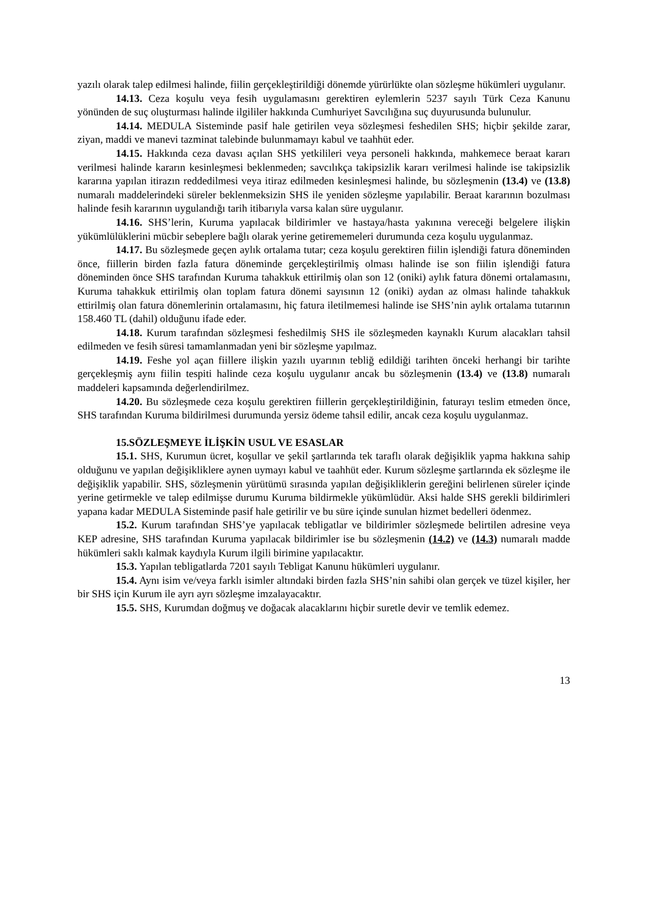yazılı olarak talep edilmesi halinde, fiilin gerçekleştirildiği dönemde yürürlükte olan sözleşme hükümleri uygulanır.
14.13. Ceza koşulu veya fesih uygulamasını gerektiren eylemlerin 5237 sayılı Türk Ceza Kanunu yönünden de suç oluşturması halinde ilgililer hakkında Cumhuriyet Savcılığına suç duyurusunda bulunulur.
14.14. MEDULA Sisteminde pasif hale getirilen veya sözleşmesi feshedilen SHS; hiçbir şekilde zarar, ziyan, maddi ve manevi tazminat talebinde bulunmamayı kabul ve taahhüt eder.
14.15. Hakkında ceza davası açılan SHS yetkilileri veya personeli hakkında, mahkemece beraat kararı verilmesi halinde kararın kesinleşmesi beklenmeden; savcılıkça takipsizlik kararı verilmesi halinde ise takipsizlik kararına yapılan itirazın reddedilmesi veya itiraz edilmeden kesinleşmesi halinde, bu sözleşmenin (13.4) ve (13.8) numaralı maddelerindeki süreler beklenmeksizin SHS ile yeniden sözleşme yapılabilir. Beraat kararının bozulması halinde fesih kararının uygulandığı tarih itibarıyla varsa kalan süre uygulanır.
14.16. SHS’lerin, Kuruma yapılacak bildirimler ve hastaya/hasta yakınına vereceği belgelere ilişkin yükümlülüklerini mücbir sebeplere bağlı olarak yerine getirememeleri durumunda ceza koşulu uygulanmaz.
14.17. Bu sözleşmede geçen aylık ortalama tutar; ceza koşulu gerektiren fiilin işlendiği fatura döneminden önce, fiillerin birden fazla fatura döneminde gerçekleştirilmiş olması halinde ise son fiilin işlendiği fatura döneminden önce SHS tarafından Kuruma tahakkuk ettirilmiş olan son 12 (oniki) aylık fatura dönemi ortalamasını, Kuruma tahakkuk ettirilmiş olan toplam fatura dönemi sayısının 12 (oniki) aydan az olması halinde tahakkuk ettirilmiş olan fatura dönemlerinin ortalamasını, hiç fatura iletilmemesi halinde ise SHS’nin aylık ortalama tutarının 158.460 TL (dahil) olduğunu ifade eder.
14.18. Kurum tarafından sözleşmesi feshedilmiş SHS ile sözleşmeden kaynaklı Kurum alacakları tahsil edilmeden ve fesih süresi tamamlanmadan yeni bir sözleşme yapılmaz.
14.19. Feshe yol açan fiillere ilişkin yazılı uyarının tebliğ edildiği tarihten önceki herhangi bir tarihte gerçekleşmiş aynı fiilin tespiti halinde ceza koşulu uygulanır ancak bu sözleşmenin (13.4) ve (13.8) numaralı maddeleri kapsamında değerlendirilmez.
14.20. Bu sözleşmede ceza koşulu gerektiren fiillerin gerçekleştirildiğinin, faturayı teslim etmeden önce, SHS tarafından Kuruma bildirilmesi durumunda yersiz ödeme tahsil edilir, ancak ceza koşulu uygulanmaz.
15.SÖZLEŞMEYE İLİŞKİN USUL VE ESASLAR
15.1. SHS, Kurumun ücret, koşullar ve şekil şartlarında tek taraflı olarak değişiklik yapma hakkına sahip olduğunu ve yapılan değişikliklere aynen uymayı kabul ve taahhüt eder. Kurum sözleşme şartlarında ek sözleşme ile değişiklik yapabilir. SHS, sözleşmenin yürütümü sırasında yapılan değişikliklerin gereğini belirlenen süreler içinde yerine getirmekle ve talep edilmişse durumu Kuruma bildirmekle yükümlüdür. Aksi halde SHS gerekli bildirimleri yapana kadar MEDULA Sisteminde pasif hale getirilir ve bu süre içinde sunulan hizmet bedelleri ödenmez.
15.2. Kurum tarafından SHS’ye yapılacak tebligatlar ve bildirimler sözleşmede belirtilen adresine veya KEP adresine, SHS tarafından Kuruma yapılacak bildirimler ise bu sözleşmenin (14.2) ve (14.3) numaralı madde hükümleri saklı kalmak kaydıyla Kurum ilgili birimine yapılacaktır.
15.3. Yapılan tebligatlarda 7201 sayılı Tebligat Kanunu hükümleri uygulanır.
15.4. Aynı isim ve/veya farklı isimler altındaki birden fazla SHS’nin sahibi olan gerçek ve tüzel kişiler, her bir SHS için Kurum ile ayrı ayrı sözleşme imzalayacaktır.
15.5. SHS, Kurumdan doğmuş ve doğacak alacaklarını hiçbir suretle devir ve temlik edemez.
13